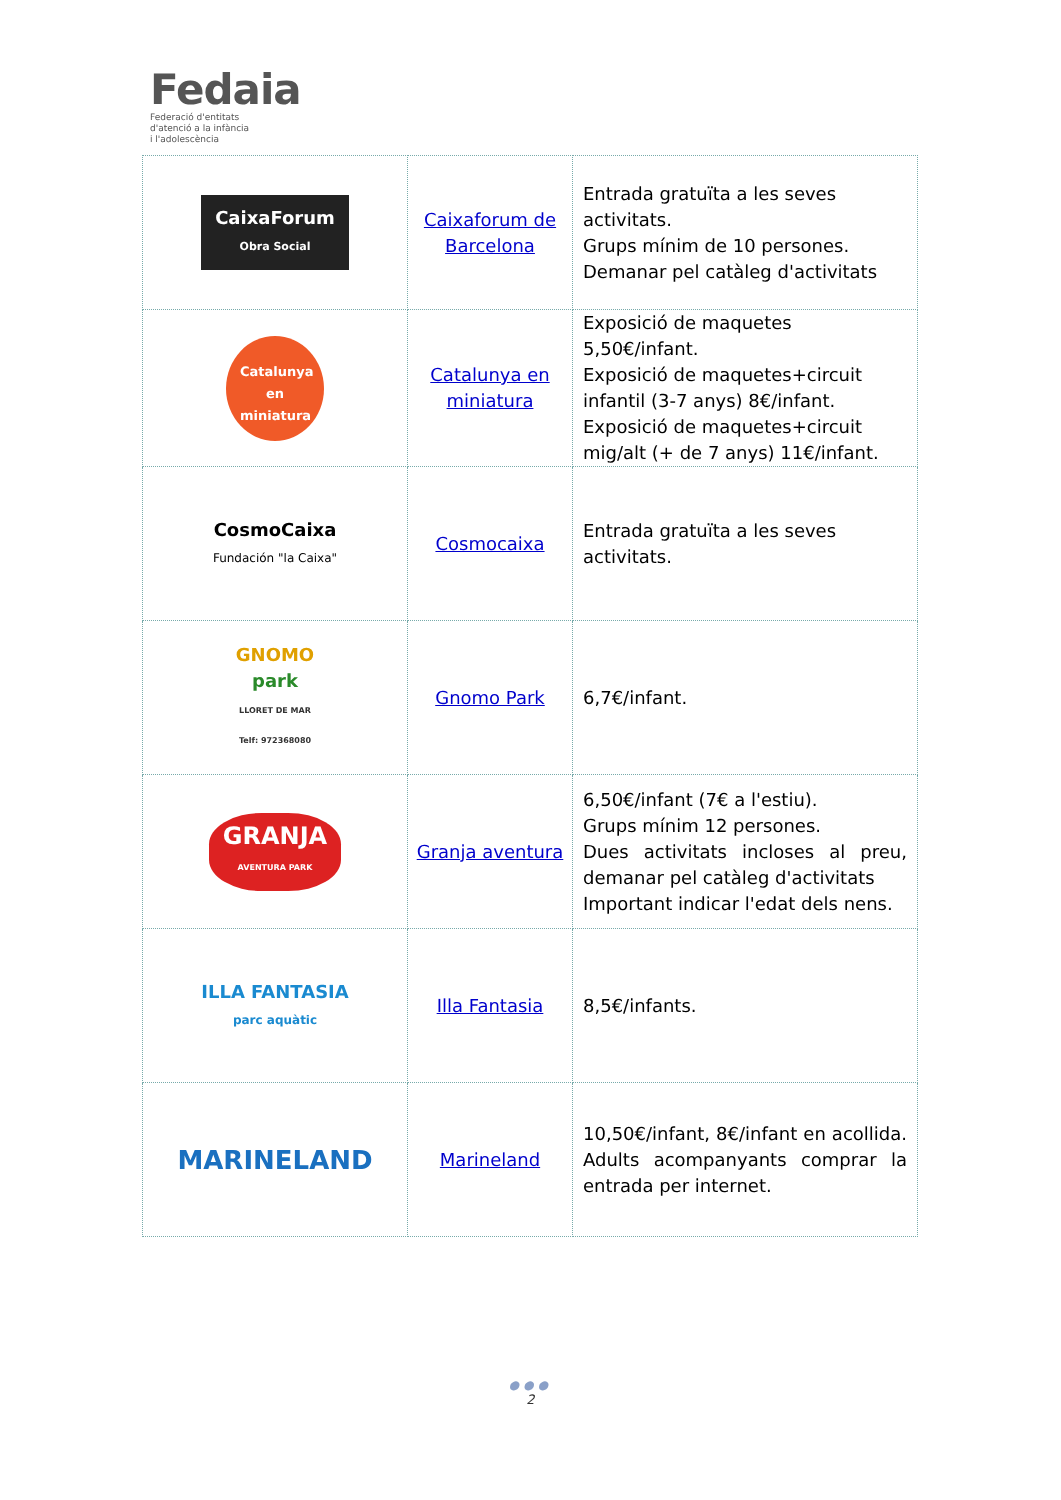Fedaia
Federació d'entitats
d'atenció a la infància
i l'adolescència
| CaixaForum Obra Social | Caixaforum de Barcelona | Entrada gratuïta a les seves activitats. Grups mínim de 10 persones. Demanar pel catàleg d'activitats |
| Catalunya en miniatura | Catalunya en miniatura | Exposició de maquetes 5,50€/infant. Exposició de maquetes+circuit infantil (3-7 anys) 8€/infant. Exposició de maquetes+circuit mig/alt (+ de 7 anys) 11€/infant. |
| CosmoCaixa Fundación "la Caixa" | Cosmocaixa | Entrada gratuïta a les seves activitats. |
| GNOMO park LLORET DE MAR Telf: 972368080 | Gnomo Park | 6,7€/infant. |
| GRANJA AVENTURA PARK | Granja aventura | 6,50€/infant (7€ a l'estiu). Grups mínim 12 persones. Dues activitats incloses al preu, demanar pel catàleg d'activitats Important indicar l'edat dels nens. |
| ILLA FANTASIA parc aquàtic | Illa Fantasia | 8,5€/infants. |
| MARINELAND | Marineland | 10,50€/infant, 8€/infant en acollida. Adults acompanyants comprar la entrada per internet. |
●●●
2